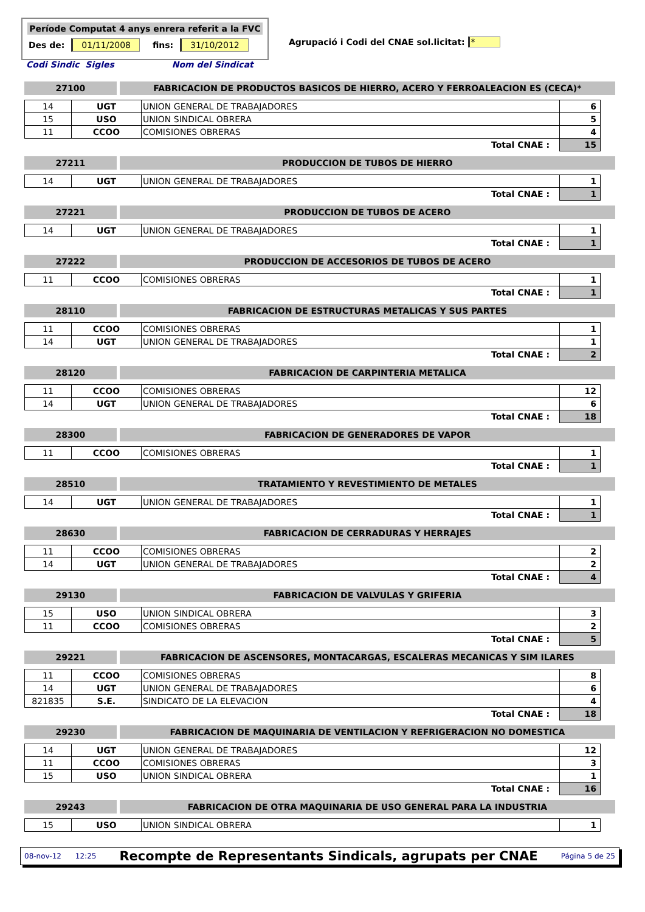Període Computat 4 anys enrera referit a la FVC
Des de: 01/11/2008 fins: 31/10/2012
Agrupació i Codi del CNAE sol.licitat: *
Codi Sindic Sigles Nom del Sindicat
27100 FABRICACION DE PRODUCTOS BASICOS DE HIERRO, ACERO Y FERROALEACION ES (CECA)*
| 14 | UGT | UNION GENERAL DE TRABAJADORES | 6 |
| 15 | USO | UNION SINDICAL OBRERA | 5 |
| 11 | CCOO | COMISIONES OBRERAS | 4 |
| Total CNAE : | | | 15 |
27211 PRODUCCION DE TUBOS DE HIERRO
| 14 | UGT | UNION GENERAL DE TRABAJADORES | 1 |
| Total CNAE : | | | 1 |
27221 PRODUCCION DE TUBOS DE ACERO
| 14 | UGT | UNION GENERAL DE TRABAJADORES | 1 |
| Total CNAE : | | | 1 |
27222 PRODUCCION DE ACCESORIOS DE TUBOS DE ACERO
| 11 | CCOO | COMISIONES OBRERAS | 1 |
| Total CNAE : | | | 1 |
28110 FABRICACION DE ESTRUCTURAS METALICAS Y SUS PARTES
| 11 | CCOO | COMISIONES OBRERAS | 1 |
| 14 | UGT | UNION GENERAL DE TRABAJADORES | 1 |
| Total CNAE : | | | 2 |
28120 FABRICACION DE CARPINTERIA METALICA
| 11 | CCOO | COMISIONES OBRERAS | 12 |
| 14 | UGT | UNION GENERAL DE TRABAJADORES | 6 |
| Total CNAE : | | | 18 |
28300 FABRICACION DE GENERADORES DE VAPOR
| 11 | CCOO | COMISIONES OBRERAS | 1 |
| Total CNAE : | | | 1 |
28510 TRATAMIENTO Y REVESTIMIENTO DE METALES
| 14 | UGT | UNION GENERAL DE TRABAJADORES | 1 |
| Total CNAE : | | | 1 |
28630 FABRICACION DE CERRADURAS Y HERRAJES
| 11 | CCOO | COMISIONES OBRERAS | 2 |
| 14 | UGT | UNION GENERAL DE TRABAJADORES | 2 |
| Total CNAE : | | | 4 |
29130 FABRICACION DE VALVULAS Y GRIFERIA
| 15 | USO | UNION SINDICAL OBRERA | 3 |
| 11 | CCOO | COMISIONES OBRERAS | 2 |
| Total CNAE : | | | 5 |
29221 FABRICACION DE ASCENSORES, MONTACARGAS, ESCALERAS MECANICAS Y SIM ILARES
| 11 | CCOO | COMISIONES OBRERAS | 8 |
| 14 | UGT | UNION GENERAL DE TRABAJADORES | 6 |
| 821835 | S.E. | SINDICATO DE LA ELEVACION | 4 |
| Total CNAE : | | | 18 |
29230 FABRICACION DE MAQUINARIA DE VENTILACION Y REFRIGERACION NO DOMESTICA
| 14 | UGT | UNION GENERAL DE TRABAJADORES | 12 |
| 11 | CCOO | COMISIONES OBRERAS | 3 |
| 15 | USO | UNION SINDICAL OBRERA | 1 |
| Total CNAE : | | | 16 |
29243 FABRICACION DE OTRA MAQUINARIA DE USO GENERAL PARA LA INDUSTRIA
| 15 | USO | UNION SINDICAL OBRERA | 1 |
08-nov-12 12:25 Recompte de Representants Sindicals, agrupats per CNAE Página 5 de 25